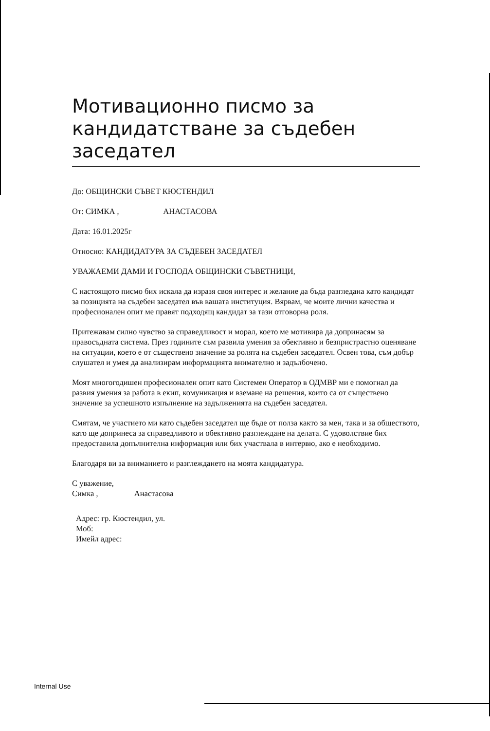Мотивационно писмо за кандидатстване за съдебен заседател
До: ОБЩИНСКИ СЪВЕТ КЮСТЕНДИЛ
От: СИМКА , АНАСТАСОВА
Дата: 16.01.2025г
Относно: КАНДИДАТУРА ЗА СЪДЕБЕН ЗАСЕДАТЕЛ
УВАЖАЕМИ ДАМИ И ГОСПОДА ОБЩИНСКИ СЪВЕТНИЦИ,
С настоящото писмо бих искала да изразя своя интерес и желание да бъда разгледана като кандидат за позицията на съдебен заседател във вашата институция. Вярвам, че моите лични качества и професионален опит ме правят подходящ кандидат за тази отговорна роля.
Притежавам силно чувство за справедливост и морал, което ме мотивира да допринасям за правосъдната система. През годините съм развила умения за обективно и безпристрастно оценяване на ситуации, което е от съществено значение за ролята на съдебен заседател. Освен това, съм добър слушател и умея да анализирам информацията внимателно и задълбочено.
Моят многогодишен професионален опит като Системен Оператор в ОДМВР ми е помогнал да развия умения за работа в екип, комуникация и вземане на решения, които са от съществено значение за успешното изпълнение на задълженията на съдебен заседател.
Смятам, че участието ми като съдебен заседател ще бъде от полза както за мен, така и за обществото, като ще допринеса за справедливото и обективно разглеждане на делата. С удоволствие бих предоставила допълнителна информация или бих участвала в интервю, ако е необходимо.
Благодаря ви за вниманието и разглеждането на моята кандидатура.
С уважение,
Симка , Анастасова
Адрес: гр. Кюстендил, ул.
Моб:
Имейл адрес:
Internal Use